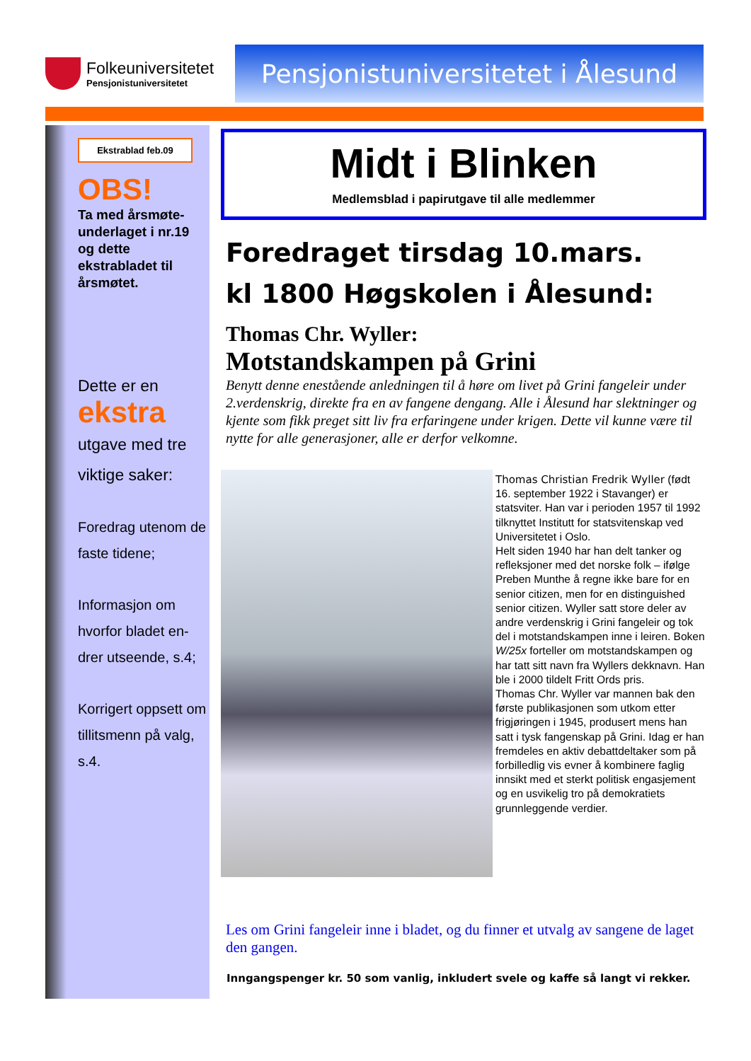Folkeuniversitetet
Pensjonistuniversitetet
Pensjonistuniversitetet i Ålesund
Ekstrablad feb.09
OBS!
Ta med årsmøte-underlaget i nr.19 og dette ekstrabladet til årsmøtet.
Dette er en
ekstra
utgave med tre viktige saker:
Foredrag utenom de faste tidene;
Informasjon om hvorfor bladet en-drer utseende, s.4;
Korrigert oppsett om tillitsmenn på valg, s.4.
Midt i Blinken
Medlemsblad i papirutgave til alle medlemmer
Foredraget tirsdag 10.mars.
kl 1800 Høgskolen i Ålesund:
Thomas Chr. Wyller:
Motstandskampen på Grini
Benytt denne enestående anledningen til å høre om livet på Grini fangeleir under 2.verdenskrig, direkte fra en av fangene dengang. Alle i Ålesund har slektninger og kjente som fikk preget sitt liv fra erfaringene under krigen. Dette vil kunne være til nytte for alle generasjoner, alle er derfor velkomne.
Thomas Christian Fredrik Wyller (født 16. september 1922 i Stavanger) er statsviter. Han var i perioden 1957 til 1992 tilknyttet Institutt for statsvitenskap ved Universitetet i Oslo.
Helt siden 1940 har han delt tanker og refleksjoner med det norske folk – ifølge Preben Munthe å regne ikke bare for en senior citizen, men for en distinguished senior citizen. Wyller satt store deler av andre verdenskrig i Grini fangeleir og tok del i motstandskampen inne i leiren. Boken W/25x forteller om motstandskampen og har tatt sitt navn fra Wyllers dekknavn. Han ble i 2000 tildelt Fritt Ords pris.
Thomas Chr. Wyller var mannen bak den første publikasjonen som utkom etter frigjøringen i 1945, produsert mens han satt i tysk fangenskap på Grini. Idag er han fremdeles en aktiv debattdeltaker som på forbilledlig vis evner å kombinere faglig innsikt med et sterkt politisk engasjement og en usvikelig tro på demokratiets grunnleggende verdier.
Les om Grini fangeleir inne i bladet, og du finner et utvalg av sangene de laget den gangen.
Inngangspenger kr. 50 som vanlig, inkludert svele og kaffe så langt vi rekker.